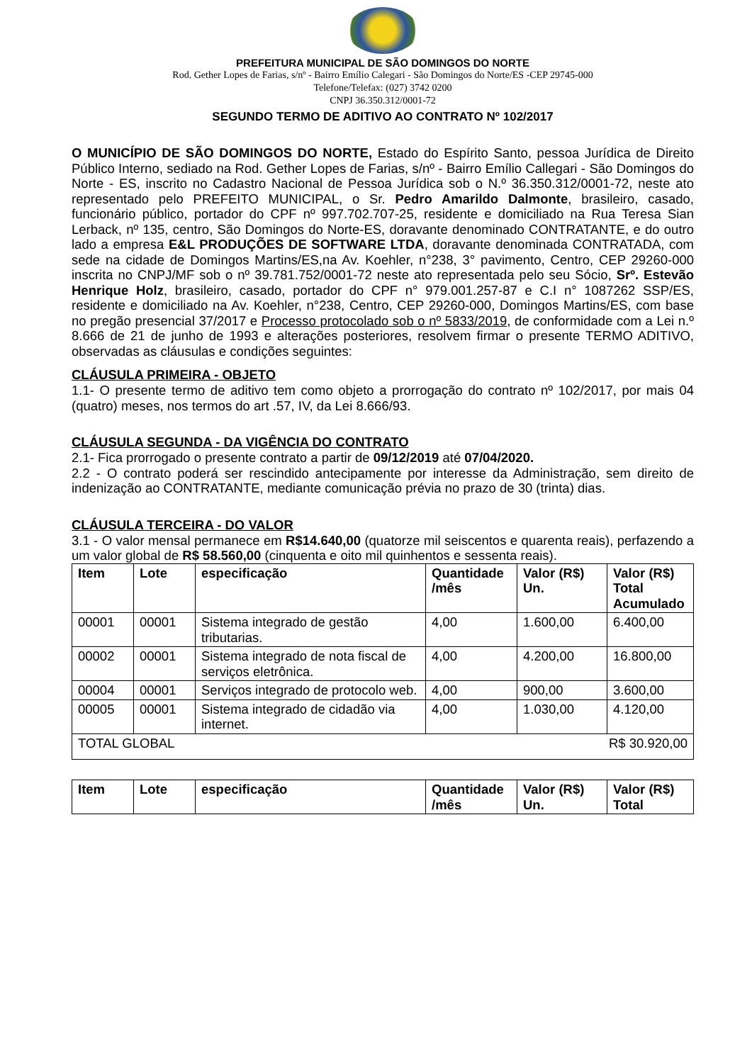PREFEITURA MUNICIPAL DE SÃO DOMINGOS DO NORTE
Rod. Gether Lopes de Farias, s/nº - Bairro Emílio Calegari - São Domingos do Norte/ES -CEP 29745-000
Telefone/Telefax: (027) 3742 0200
CNPJ 36.350.312/0001-72
SEGUNDO TERMO DE ADITIVO AO CONTRATO Nº 102/2017
O MUNICÍPIO DE SÃO DOMINGOS DO NORTE, Estado do Espírito Santo, pessoa Jurídica de Direito Público Interno, sediado na Rod. Gether Lopes de Farias, s/nº - Bairro Emílio Callegari - São Domingos do Norte - ES, inscrito no Cadastro Nacional de Pessoa Jurídica sob o N.º 36.350.312/0001-72, neste ato representado pelo PREFEITO MUNICIPAL, o Sr. Pedro Amarildo Dalmonte, brasileiro, casado, funcionário público, portador do CPF nº 997.702.707-25, residente e domiciliado na Rua Teresa Sian Lerback, nº 135, centro, São Domingos do Norte-ES, doravante denominado CONTRATANTE, e do outro lado a empresa E&L PRODUÇÕES DE SOFTWARE LTDA, doravante denominada CONTRATADA, com sede na cidade de Domingos Martins/ES,na Av. Koehler, n°238, 3° pavimento, Centro, CEP 29260-000 inscrita no CNPJ/MF sob o nº 39.781.752/0001-72 neste ato representada pelo seu Sócio, Srº. Estevão Henrique Holz, brasileiro, casado, portador do CPF n° 979.001.257-87 e C.I n° 1087262 SSP/ES, residente e domiciliado na Av. Koehler, n°238, Centro, CEP 29260-000, Domingos Martins/ES, com base no pregão presencial 37/2017 e Processo protocolado sob o nº 5833/2019, de conformidade com a Lei n.º 8.666 de 21 de junho de 1993 e alterações posteriores, resolvem firmar o presente TERMO ADITIVO, observadas as cláusulas e condições seguintes:
CLÁUSULA PRIMEIRA - OBJETO
1.1- O presente termo de aditivo tem como objeto a prorrogação do contrato nº 102/2017, por mais 04 (quatro) meses, nos termos do art .57, IV, da Lei 8.666/93.
CLÁUSULA SEGUNDA - DA VIGÊNCIA DO CONTRATO
2.1- Fica prorrogado o presente contrato a partir de 09/12/2019 até 07/04/2020.
2.2 - O contrato poderá ser rescindido antecipamente por interesse da Administração, sem direito de indenização ao CONTRATANTE, mediante comunicação prévia no prazo de 30 (trinta) dias.
CLÁUSULA TERCEIRA - DO VALOR
3.1 - O valor mensal permanece em R$14.640,00 (quatorze mil seiscentos e quarenta reais), perfazendo a um valor global de R$ 58.560,00 (cinquenta e oito mil quinhentos e sessenta reais).
| Item | Lote | especificação | Quantidade /mês | Valor (R$) Un. | Valor (R$) Total Acumulado |
| --- | --- | --- | --- | --- | --- |
| 00001 | 00001 | Sistema integrado de gestão tributarias. | 4,00 | 1.600,00 | 6.400,00 |
| 00002 | 00001 | Sistema integrado de nota fiscal de serviços eletrônica. | 4,00 | 4.200,00 | 16.800,00 |
| 00004 | 00001 | Serviços integrado de protocolo web. | 4,00 | 900,00 | 3.600,00 |
| 00005 | 00001 | Sistema integrado de cidadão via internet. | 4,00 | 1.030,00 | 4.120,00 |
| TOTAL GLOBAL R$ 30.920,00 | | | | | |
| Item | Lote | especificação | Quantidade /mês | Valor (R$) Un. | Valor (R$) Total |
| --- | --- | --- | --- | --- | --- |